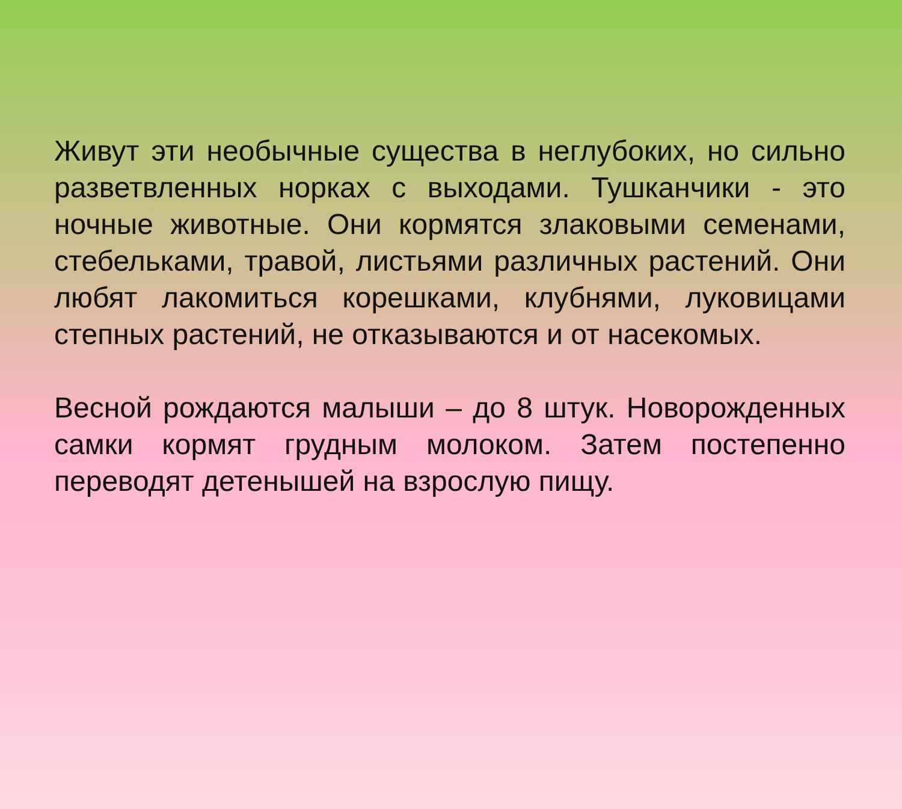Живут эти необычные существа в неглубоких, но сильно разветвленных норках с выходами. Тушканчики - это ночные животные. Они кормятся злаковыми семенами, стебельками, травой, листьями различных растений. Они любят лакомиться корешками, клубнями, луковицами степных растений, не отказываются и от насекомых.
Весной рождаются малыши – до 8 штук. Новорожденных самки кормят грудным молоком. Затем постепенно переводят детенышей на взрослую пищу.